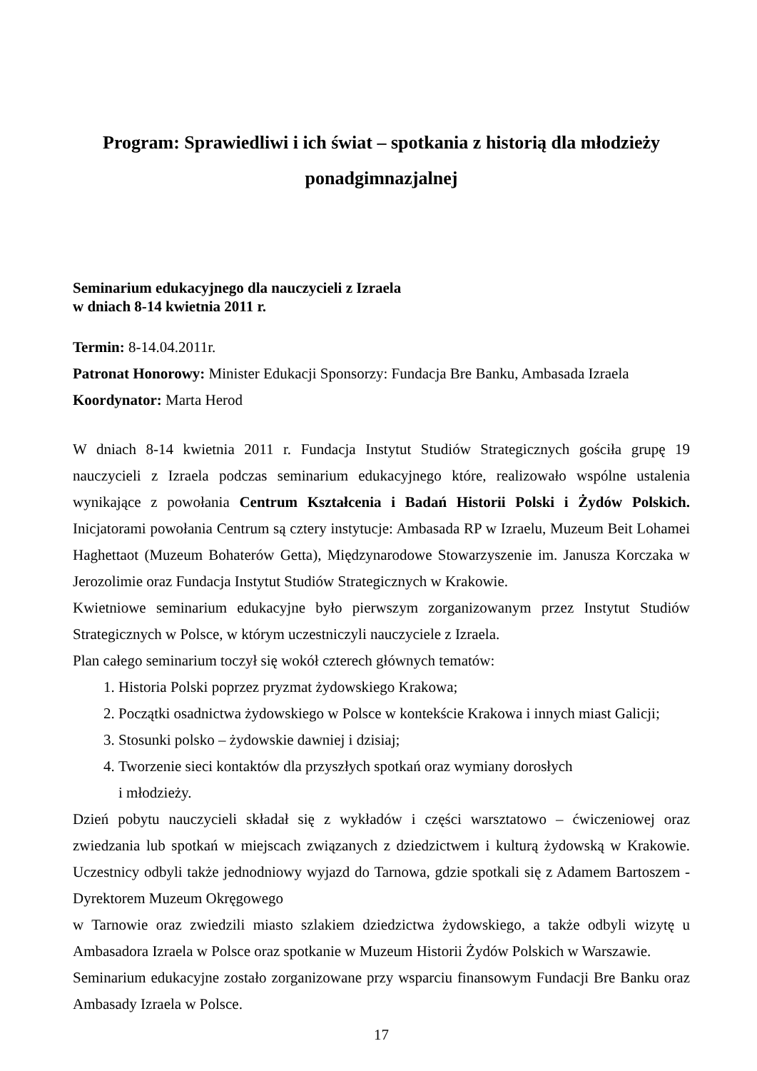Program: Sprawiedliwi i ich świat – spotkania z historią dla młodzieży
ponadgimnazjalnej
Seminarium edukacyjnego dla nauczycieli z Izraela
w dniach 8-14 kwietnia 2011 r.
Termin: 8-14.04.2011r.
Patronat Honorowy: Minister Edukacji Sponsorzy: Fundacja Bre Banku, Ambasada Izraela
Koordynator: Marta Herod
W dniach 8-14 kwietnia 2011 r. Fundacja Instytut Studiów Strategicznych gościła grupę 19 nauczycieli z Izraela podczas seminarium edukacyjnego które, realizowało wspólne ustalenia wynikające z powołania Centrum Kształcenia i Badań Historii Polski i Żydów Polskich. Inicjatorami powołania Centrum są cztery instytucje: Ambasada RP w Izraelu, Muzeum Beit Lohamei Haghettaot (Muzeum Bohaterów Getta), Międzynarodowe Stowarzyszenie im. Janusza Korczaka w Jerozolimie oraz Fundacja Instytut Studiów Strategicznych w Krakowie.
Kwietniowe seminarium edukacyjne było pierwszym zorganizowanym przez Instytut Studiów Strategicznych w Polsce, w którym uczestniczyli nauczyciele z Izraela.
Plan całego seminarium toczył się wokół czterech głównych tematów:
1. Historia Polski poprzez pryzmat żydowskiego Krakowa;
2. Początki osadnictwa żydowskiego w Polsce w kontekście Krakowa i innych miast Galicji;
3. Stosunki polsko – żydowskie dawniej i dzisiaj;
4. Tworzenie sieci kontaktów dla przyszłych spotkań oraz wymiany dorosłych
i młodzieży.
Dzień pobytu nauczycieli składał się z wykładów i części warsztatowo – ćwiczeniowej oraz zwiedzania lub spotkań w miejscach związanych z dziedzictwem i kulturą żydowską w Krakowie. Uczestnicy odbyli także jednodniowy wyjazd do Tarnowa, gdzie spotkali się z Adamem Bartoszem - Dyrektorem Muzeum Okręgowego
w Tarnowie oraz zwiedzili miasto szlakiem dziedzictwa żydowskiego, a także odbyli wizytę u Ambasadora Izraela w Polsce oraz spotkanie w Muzeum Historii Żydów Polskich w Warszawie.
Seminarium edukacyjne zostało zorganizowane przy wsparciu finansowym Fundacji Bre Banku oraz Ambasady Izraela w Polsce.
17